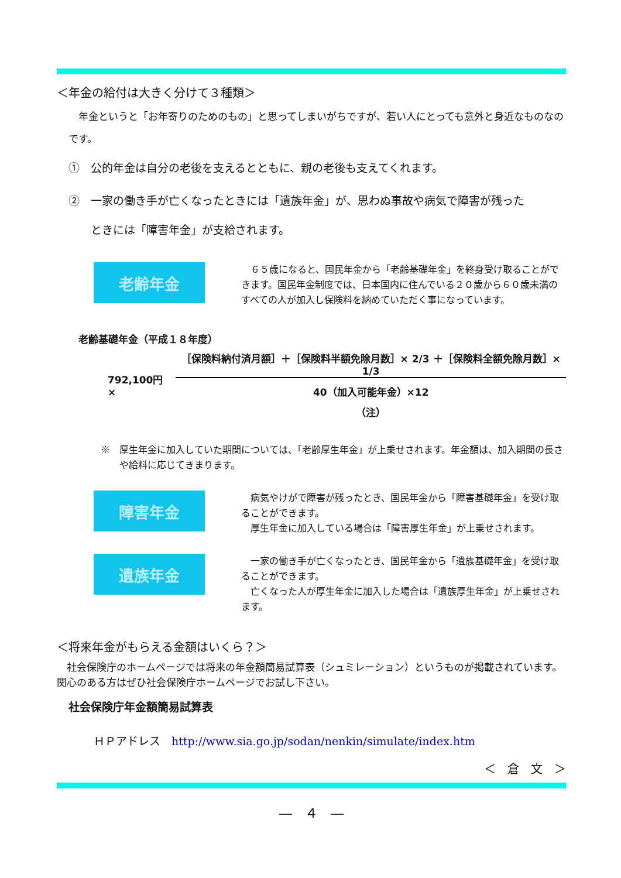＜年金の給付は大きく分けて３種類＞
　年金というと「お年寄りのためのもの」と思ってしまいがちですが、若い人にとっても意外と身近なものなのです。
①　公的年金は自分の老後を支えるとともに、親の老後も支えてくれます。
②　一家の働き手が亡くなったときには「遺族年金」が、思わぬ事故や病気で障害が残った
　　ときには「障害年金」が支給されます。
老齢年金
　６５歳になると、国民年金から「老齢基礎年金」を終身受け取ることができます。国民年金制度では、日本国内に住んでいる２０歳から６０歳未満のすべての人が加入し保険料を納めていただく事になっています。
老齢基礎年金（平成１８年度）
792,100円 ×
［保険料納付済月額］＋［保険料半額免除月数］× 2/3 ＋［保険料全額免除月数］× 1/3
40（加入可能年金）×12
（注）
※　厚生年金に加入していた期間については、「老齢厚生年金」が上乗せされます。年金額は、加入期間の長さや給料に応じてきまります。
障害年金
　病気やけがで障害が残ったとき、国民年金から「障害基礎年金」を受け取ることができます。
　厚生年金に加入している場合は「障害厚生年金」が上乗せされます。
遺族年金
　一家の働き手が亡くなったとき、国民年金から「遺族基礎年金」を受け取ることができます。
　亡くなった人が厚生年金に加入した場合は「遺族厚生年金」が上乗せされます。
＜将来年金がもらえる金額はいくら？＞
　社会保険庁のホームページでは将来の年金額簡易試算表（シュミレーション）というものが掲載されています。関心のある方はぜひ社会保険庁ホームページでお試し下さい。
社会保険庁年金額簡易試算表
ＨＰアドレス　http://www.sia.go.jp/sodan/nenkin/simulate/index.htm
＜　倉　文　＞
―　４　―